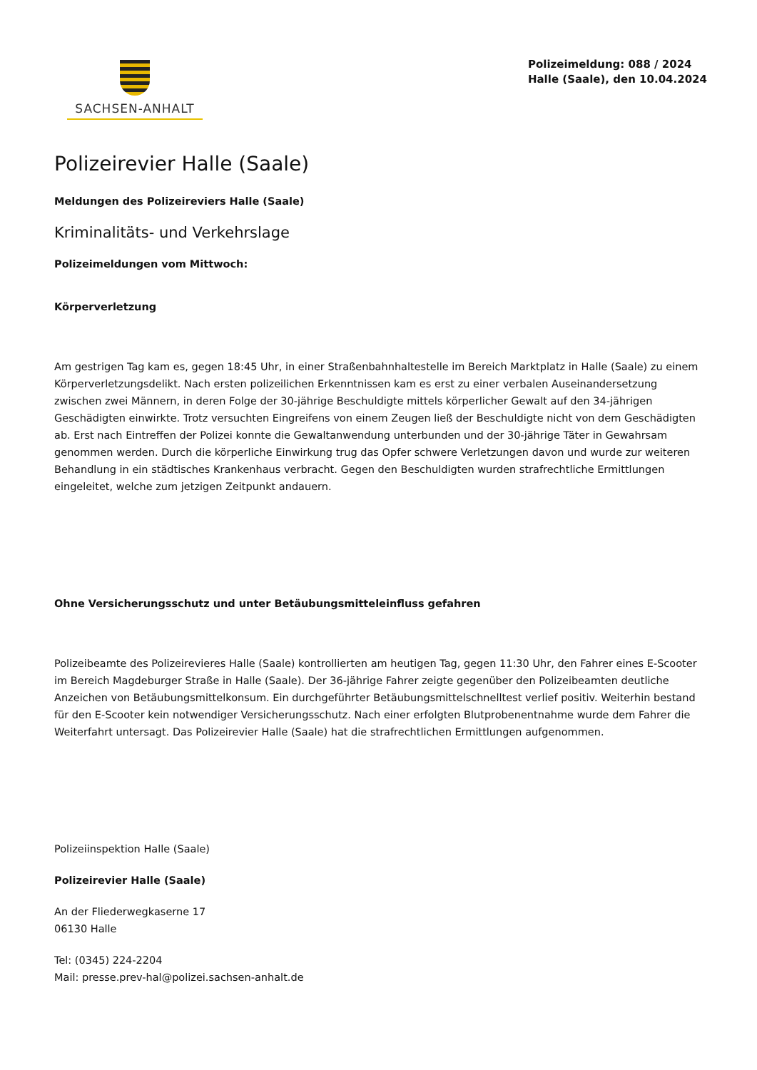SACHSEN-ANHALT
Polizeimeldung: 088 / 2024
Halle (Saale), den 10.04.2024
Polizeirevier Halle (Saale)
Meldungen des Polizeireviers Halle (Saale)
Kriminalitäts- und Verkehrslage
Polizeimeldungen vom Mittwoch:
Körperverletzung
Am gestrigen Tag kam es, gegen 18:45 Uhr, in einer Straßenbahnhaltestelle im Bereich Marktplatz in Halle (Saale) zu einem Körperverletzungsdelikt. Nach ersten polizeilichen Erkenntnissen kam es erst zu einer verbalen Auseinandersetzung zwischen zwei Männern, in deren Folge der 30-jährige Beschuldigte mittels körperlicher Gewalt auf den 34-jährigen Geschädigten einwirkte. Trotz versuchten Eingreifens von einem Zeugen ließ der Beschuldigte nicht von dem Geschädigten ab. Erst nach Eintreffen der Polizei konnte die Gewaltanwendung unterbunden und der 30-jährige Täter in Gewahrsam genommen werden. Durch die körperliche Einwirkung trug das Opfer schwere Verletzungen davon und wurde zur weiteren Behandlung in ein städtisches Krankenhaus verbracht. Gegen den Beschuldigten wurden strafrechtliche Ermittlungen eingeleitet, welche zum jetzigen Zeitpunkt andauern.
Ohne Versicherungsschutz und unter Betäubungsmitteleinfluss gefahren
Polizeibeamte des Polizeirevieres Halle (Saale) kontrollierten am heutigen Tag, gegen 11:30 Uhr, den Fahrer eines E-Scooter im Bereich Magdeburger Straße in Halle (Saale). Der 36-jährige Fahrer zeigte gegenüber den Polizeibeamten deutliche Anzeichen von Betäubungsmittelkonsum. Ein durchgeführter Betäubungsmittelschnelltest verlief positiv. Weiterhin bestand für den E-Scooter kein notwendiger Versicherungsschutz. Nach einer erfolgten Blutprobenentnahme wurde dem Fahrer die Weiterfahrt untersagt. Das Polizeirevier Halle (Saale) hat die strafrechtlichen Ermittlungen aufgenommen.
Polizeiinspektion Halle (Saale)
Polizeirevier Halle (Saale)
An der Fliederwegkaserne 17
06130 Halle
Tel: (0345) 224-2204
Mail: presse.prev-hal@polizei.sachsen-anhalt.de